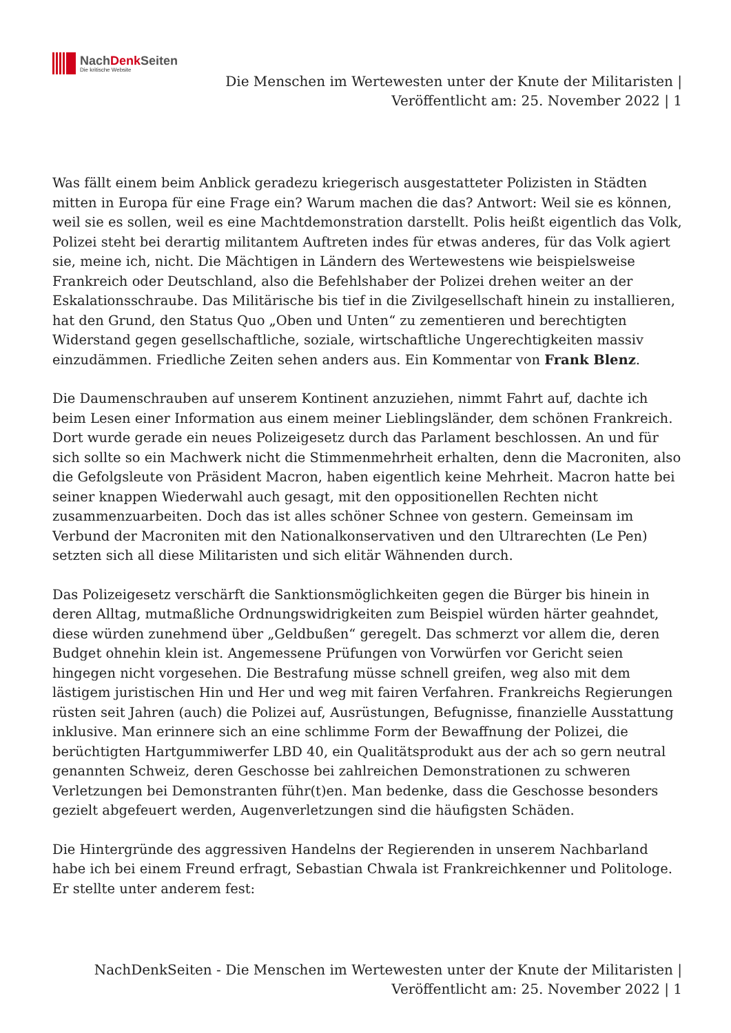NachDenk Seiten
Die kritische Website
Die Menschen im Wertewesten unter der Knute der Militaristen |
Veröffentlicht am: 25. November 2022 | 1
Was fällt einem beim Anblick geradezu kriegerisch ausgestatteter Polizisten in Städten mitten in Europa für eine Frage ein? Warum machen die das? Antwort: Weil sie es können, weil sie es sollen, weil es eine Machtdemonstration darstellt. Polis heißt eigentlich das Volk, Polizei steht bei derartig militantem Auftreten indes für etwas anderes, für das Volk agiert sie, meine ich, nicht. Die Mächtigen in Ländern des Wertewestens wie beispielsweise Frankreich oder Deutschland, also die Befehlshaber der Polizei drehen weiter an der Eskalationsschraube. Das Militärische bis tief in die Zivilgesellschaft hinein zu installieren, hat den Grund, den Status Quo „Oben und Unten“ zu zementieren und berechtigten Widerstand gegen gesellschaftliche, soziale, wirtschaftliche Ungerechtigkeiten massiv einzudämmen. Friedliche Zeiten sehen anders aus. Ein Kommentar von Frank Blenz.
Die Daumenschrauben auf unserem Kontinent anzuziehen, nimmt Fahrt auf, dachte ich beim Lesen einer Information aus einem meiner Lieblingsländer, dem schönen Frankreich. Dort wurde gerade ein neues Polizeigesetz durch das Parlament beschlossen. An und für sich sollte so ein Machwerk nicht die Stimmenmehrheit erhalten, denn die Macroniten, also die Gefolgsleute von Präsident Macron, haben eigentlich keine Mehrheit. Macron hatte bei seiner knappen Wiederwahl auch gesagt, mit den oppositionellen Rechten nicht zusammenzuarbeiten. Doch das ist alles schöner Schnee von gestern. Gemeinsam im Verbund der Macroniten mit den Nationalkonservativen und den Ultrarechten (Le Pen) setzten sich all diese Militaristen und sich elitär Wähnenden durch.
Das Polizeigesetz verschärft die Sanktionsmöglichkeiten gegen die Bürger bis hinein in deren Alltag, mutmaßliche Ordnungswidrigkeiten zum Beispiel würden härter geahndet, diese würden zunehmend über „Geldbußen“ geregelt. Das schmerzt vor allem die, deren Budget ohnehin klein ist. Angemessene Prüfungen von Vorwürfen vor Gericht seien hingegen nicht vorgesehen. Die Bestrafung müsse schnell greifen, weg also mit dem lästigem juristischen Hin und Her und weg mit fairen Verfahren. Frankreichs Regierungen rüsten seit Jahren (auch) die Polizei auf, Ausrüstungen, Befugnisse, finanzielle Ausstattung inklusive. Man erinnere sich an eine schlimme Form der Bewaffnung der Polizei, die berüchtigten Hartgummiwerfer LBD 40, ein Qualitätsprodukt aus der ach so gern neutral genannten Schweiz, deren Geschosse bei zahlreichen Demonstrationen zu schweren Verletzungen bei Demonstranten führ(t)en. Man bedenke, dass die Geschosse besonders gezielt abgefeuert werden, Augenverletzungen sind die häufigsten Schäden.
Die Hintergründe des aggressiven Handelns der Regierenden in unserem Nachbarland habe ich bei einem Freund erfragt, Sebastian Chwala ist Frankreichkenner und Politologe. Er stellte unter anderem fest:
NachDenkSeiten - Die Menschen im Wertewesten unter der Knute der Militaristen |
Veröffentlicht am: 25. November 2022 | 1